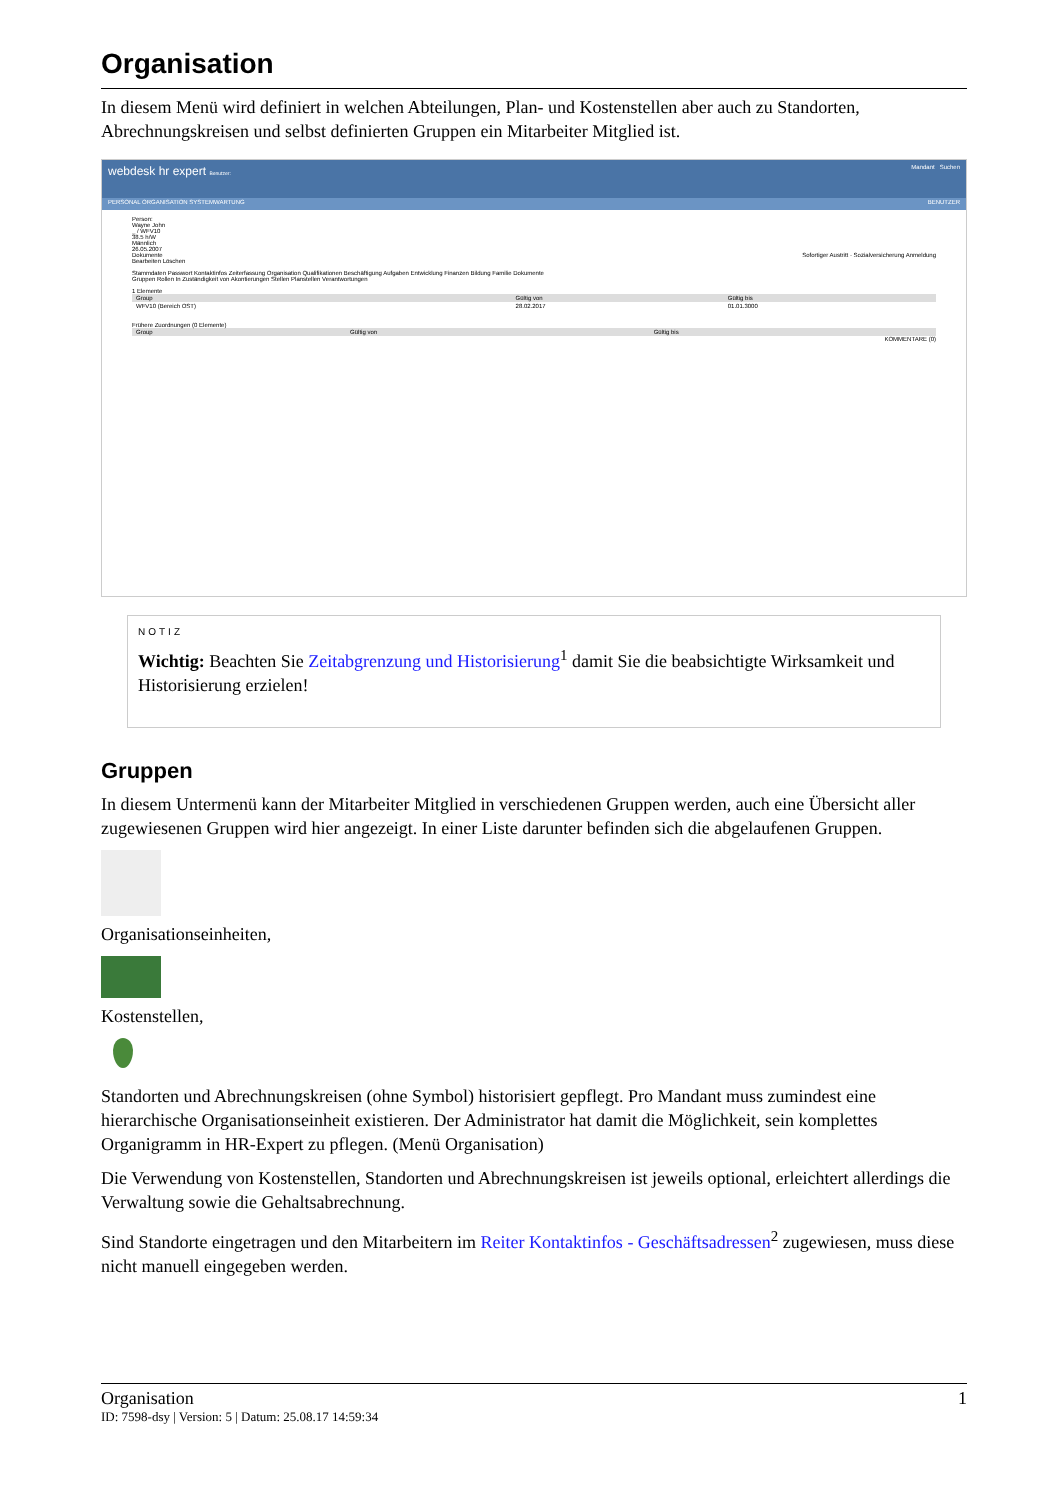Organisation
In diesem Menü wird definiert in welchen Abteilungen, Plan- und Kostenstellen aber auch zu Standorten, Abrechnungskreisen und selbst definierten Gruppen ein Mitarbeiter Mitglied ist.
webdesk hr expert Benutzer: Mandant Suchen
PERSONAL ORGANISATION SYSTEMWARTUNG BENUTZER
Person:
Wayne John
_ / WFV10
38.5 h/W
Männlich
26.05.2007
Dokumente Sofortiger Austritt · Sozialversicherung Anmeldung
Bearbeiten Löschen
Stammdaten Passwort Kontaktinfos Zeiterfassung Organisation Qualifikationen Beschäftigung Aufgaben Entwicklung Finanzen Bildung Familie Dokumente
Gruppen Rollen In Zuständigkeit von Akontierungen Stellen Planstellen Verantwortungen
1 Elemente
| Group | Gültig von | Gültig bis |
| --- | --- | --- |
| WFV10 (Bereich OST) | 28.02.2017 | 01.01.3000 |
Frühere Zuordnungen (0 Elemente)
| Group | Gültig von | Gültig bis |
| --- | --- | --- |
KOMMENTARE (0)
NOTIZ
Wichtig: Beachten Sie Zeitabgrenzung und Historisierung<sup>1</sup> damit Sie die beabsichtigte Wirksamkeit und Historisierung erzielen!
Gruppen
In diesem Untermenü kann der Mitarbeiter Mitglied in verschiedenen Gruppen werden, auch eine Übersicht aller zugewiesenen Gruppen wird hier angezeigt. In einer Liste darunter befinden sich die abgelaufenen Gruppen.
Organisationseinheiten,
Kostenstellen,
Standorten und Abrechnungskreisen (ohne Symbol) historisiert gepflegt. Pro Mandant muss zumindest eine hierarchische Organisationseinheit existieren. Der Administrator hat damit die Möglichkeit, sein komplettes Organigramm in HR-Expert zu pflegen. (Menü Organisation)
Die Verwendung von Kostenstellen, Standorten und Abrechnungskreisen ist jeweils optional, erleichtert allerdings die Verwaltung sowie die Gehaltsabrechnung.
Sind Standorte eingetragen und den Mitarbeitern im Reiter Kontaktinfos - Geschäftsadressen<sup>2</sup> zugewiesen, muss diese nicht manuell eingegeben werden.
Organisation 1
ID: 7598-dsy | Version: 5 | Datum: 25.08.17 14:59:34